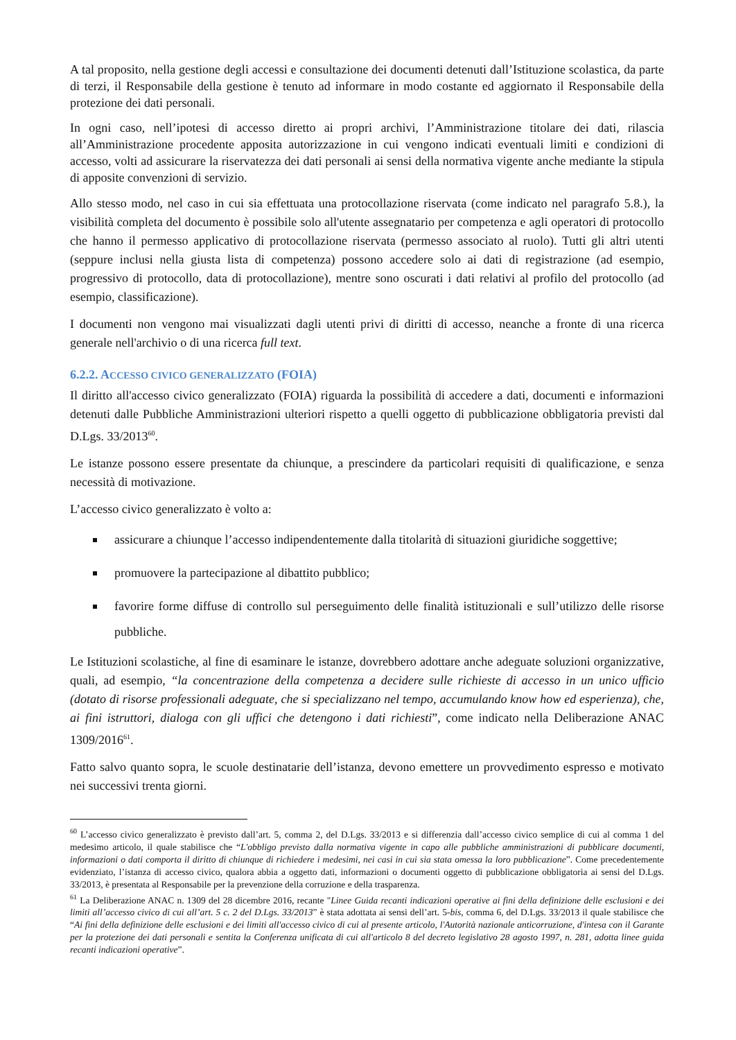A tal proposito, nella gestione degli accessi e consultazione dei documenti detenuti dall’Istituzione scolastica, da parte di terzi, il Responsabile della gestione è tenuto ad informare in modo costante ed aggiornato il Responsabile della protezione dei dati personali.
In ogni caso, nell’ipotesi di accesso diretto ai propri archivi, l’Amministrazione titolare dei dati, rilascia all’Amministrazione procedente apposita autorizzazione in cui vengono indicati eventuali limiti e condizioni di accesso, volti ad assicurare la riservatezza dei dati personali ai sensi della normativa vigente anche mediante la stipula di apposite convenzioni di servizio.
Allo stesso modo, nel caso in cui sia effettuata una protocollazione riservata (come indicato nel paragrafo 5.8.), la visibilità completa del documento è possibile solo all'utente assegnatario per competenza e agli operatori di protocollo che hanno il permesso applicativo di protocollazione riservata (permesso associato al ruolo). Tutti gli altri utenti (seppure inclusi nella giusta lista di competenza) possono accedere solo ai dati di registrazione (ad esempio, progressivo di protocollo, data di protocollazione), mentre sono oscurati i dati relativi al profilo del protocollo (ad esempio, classificazione).
I documenti non vengono mai visualizzati dagli utenti privi di diritti di accesso, neanche a fronte di una ricerca generale nell'archivio o di una ricerca full text.
6.2.2. ACCESSO CIVICO GENERALIZZATO (FOIA)
Il diritto all'accesso civico generalizzato (FOIA) riguarda la possibilità di accedere a dati, documenti e informazioni detenuti dalle Pubbliche Amministrazioni ulteriori rispetto a quelli oggetto di pubblicazione obbligatoria previsti dal D.Lgs. 33/2013<sup>60</sup>.
Le istanze possono essere presentate da chiunque, a prescindere da particolari requisiti di qualificazione, e senza necessità di motivazione.
L’accesso civico generalizzato è volto a:
assicurare a chiunque l’accesso indipendentemente dalla titolarità di situazioni giuridiche soggettive;
promuovere la partecipazione al dibattito pubblico;
favorire forme diffuse di controllo sul perseguimento delle finalità istituzionali e sull’utilizzo delle risorse pubbliche.
Le Istituzioni scolastiche, al fine di esaminare le istanze, dovrebbero adottare anche adeguate soluzioni organizzative, quali, ad esempio, “la concentrazione della competenza a decidere sulle richieste di accesso in un unico ufficio (dotato di risorse professionali adeguate, che si specializzano nel tempo, accumulando know how ed esperienza), che, ai fini istruttori, dialoga con gli uffici che detengono i dati richiesti”, come indicato nella Deliberazione ANAC 1309/2016<sup>61</sup>.
Fatto salvo quanto sopra, le scuole destinatarie dell’istanza, devono emettere un provvedimento espresso e motivato nei successivi trenta giorni.
<sup>60</sup> L’accesso civico generalizzato è previsto dall’art. 5, comma 2, del D.Lgs. 33/2013 e si differenzia dall’accesso civico semplice di cui al comma 1 del medesimo articolo, il quale stabilisce che “L'obbligo previsto dalla normativa vigente in capo alle pubbliche amministrazioni di pubblicare documenti, informazioni o dati comporta il diritto di chiunque di richiedere i medesimi, nei casi in cui sia stata omessa la loro pubblicazione”. Come precedentemente evidenziato, l’istanza di accesso civico, qualora abbia a oggetto dati, informazioni o documenti oggetto di pubblicazione obbligatoria ai sensi del D.Lgs. 33/2013, è presentata al Responsabile per la prevenzione della corruzione e della trasparenza.
<sup>61</sup> La Deliberazione ANAC n. 1309 del 28 dicembre 2016, recante "Linee Guida recanti indicazioni operative ai fini della definizione delle esclusioni e dei limiti all’accesso civico di cui all’art. 5 c. 2 del D.Lgs. 33/2013” è stata adottata ai sensi dell’art. 5-bis, comma 6, del D.Lgs. 33/2013 il quale stabilisce che “Ai fini della definizione delle esclusioni e dei limiti all'accesso civico di cui al presente articolo, l'Autorità nazionale anticorruzione, d'intesa con il Garante per la protezione dei dati personali e sentita la Conferenza unificata di cui all'articolo 8 del decreto legislativo 28 agosto 1997, n. 281, adotta linee guida recanti indicazioni operative”.